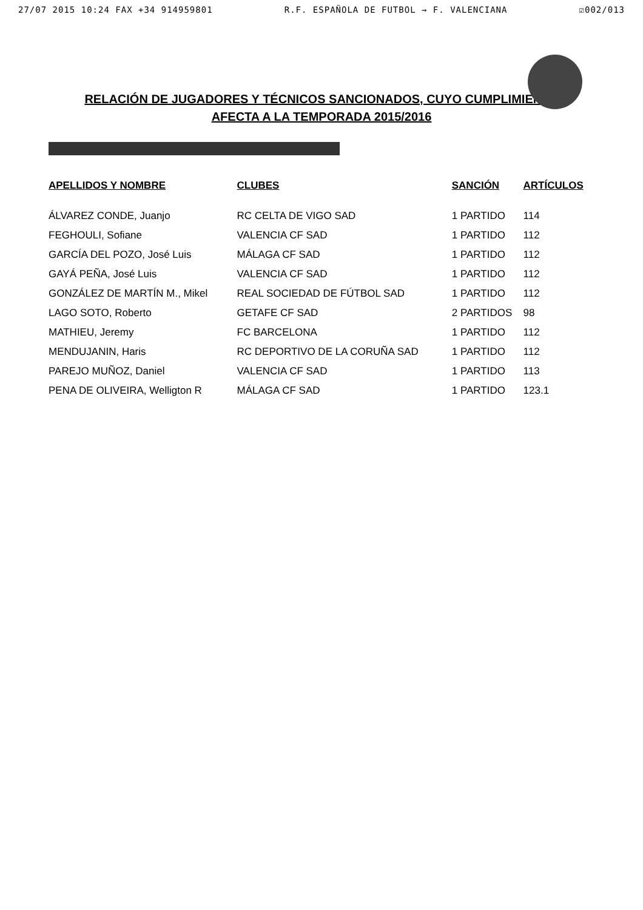27/07 2015 10:24 FAX +34 914959801 R.F. ESPAÑOLA DE FUTBOL → F. VALENCIANA ☑002/013
RELACIÓN DE JUGADORES Y TÉCNICOS SANCIONADOS, CUYO CUMPLIMIENTO
AFECTA A LA TEMPORADA 2015/2016
| APELLIDOS Y NOMBRE | CLUBES | SANCIÓN | ARTÍCULOS |
| --- | --- | --- | --- |
| ÁLVAREZ CONDE, Juanjo | RC CELTA DE VIGO SAD | 1 PARTIDO | 114 |
| FEGHOULI, Sofiane | VALENCIA CF SAD | 1 PARTIDO | 112 |
| GARCÍA DEL POZO, José Luis | MÁLAGA CF SAD | 1 PARTIDO | 112 |
| GAYÁ PEÑA, José Luis | VALENCIA CF SAD | 1 PARTIDO | 112 |
| GONZÁLEZ DE MARTÍN M., Mikel | REAL SOCIEDAD DE FÚTBOL SAD | 1 PARTIDO | 112 |
| LAGO SOTO, Roberto | GETAFE CF SAD | 2 PARTIDOS | 98 |
| MATHIEU, Jeremy | FC BARCELONA | 1 PARTIDO | 112 |
| MENDUJANIN, Haris | RC DEPORTIVO DE LA CORUÑA SAD | 1 PARTIDO | 112 |
| PAREJO MUÑOZ, Daniel | VALENCIA CF SAD | 1 PARTIDO | 113 |
| PENA DE OLIVEIRA, Welligton R | MÁLAGA CF SAD | 1 PARTIDO | 123.1 |